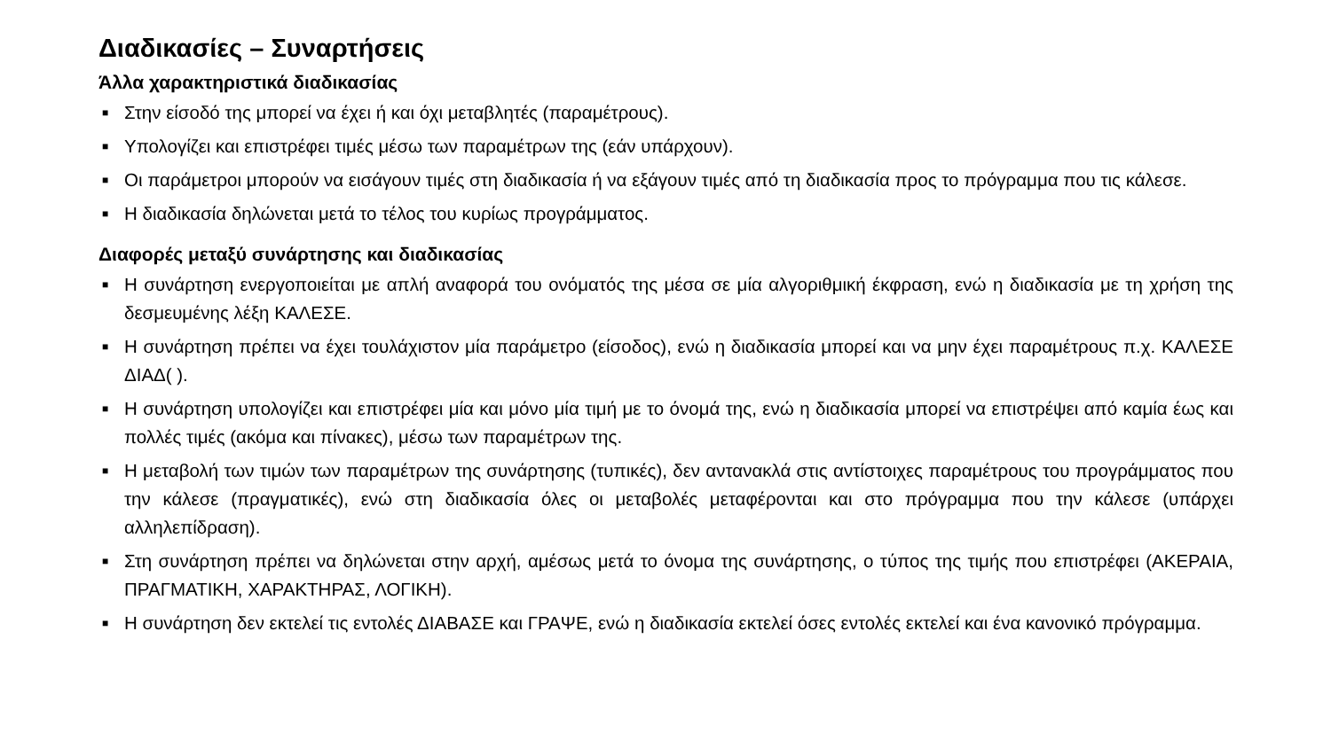Διαδικασίες – Συναρτήσεις
Άλλα χαρακτηριστικά διαδικασίας
■ Στην είσοδό της μπορεί να έχει ή και όχι μεταβλητές (παραμέτρους).
■ Υπολογίζει και επιστρέφει τιμές μέσω των παραμέτρων της (εάν υπάρχουν).
■ Οι παράμετροι μπορούν να εισάγουν τιμές στη διαδικασία ή να εξάγουν τιμές από τη διαδικασία προς το πρόγραμμα που τις κάλεσε.
■ Η διαδικασία δηλώνεται μετά το τέλος του κυρίως προγράμματος.
Διαφορές μεταξύ συνάρτησης και διαδικασίας
■ Η συνάρτηση ενεργοποιείται με απλή αναφορά του ονόματός της μέσα σε μία αλγοριθμική έκφραση, ενώ η διαδικασία με τη χρήση της δεσμευμένης λέξη ΚΑΛΕΣΕ.
■ Η συνάρτηση πρέπει να έχει τουλάχιστον μία παράμετρο (είσοδος), ενώ η διαδικασία μπορεί και να μην έχει παραμέτρους π.χ. ΚΑΛΕΣΕ ΔΙΑΔ( ).
■ Η συνάρτηση υπολογίζει και επιστρέφει μία και μόνο μία τιμή με το όνομά της, ενώ η διαδικασία μπορεί να επιστρέψει από καμία έως και πολλές τιμές (ακόμα και πίνακες), μέσω των παραμέτρων της.
■ Η μεταβολή των τιμών των παραμέτρων της συνάρτησης (τυπικές), δεν αντανακλά στις αντίστοιχες παραμέτρους του προγράμματος που την κάλεσε (πραγματικές), ενώ στη διαδικασία όλες οι μεταβολές μεταφέρονται και στο πρόγραμμα που την κάλεσε (υπάρχει αλληλεπίδραση).
■ Στη συνάρτηση πρέπει να δηλώνεται στην αρχή, αμέσως μετά το όνομα της συνάρτησης, ο τύπος της τιμής που επιστρέφει (ΑΚΕΡΑΙΑ, ΠΡΑΓΜΑΤΙΚΗ, ΧΑΡΑΚΤΗΡΑΣ, ΛΟΓΙΚΗ).
■ Η συνάρτηση δεν εκτελεί τις εντολές ΔΙΑΒΑΣΕ και ΓΡΑΨΕ, ενώ η διαδικασία εκτελεί όσες εντολές εκτελεί και ένα κανονικό πρόγραμμα.